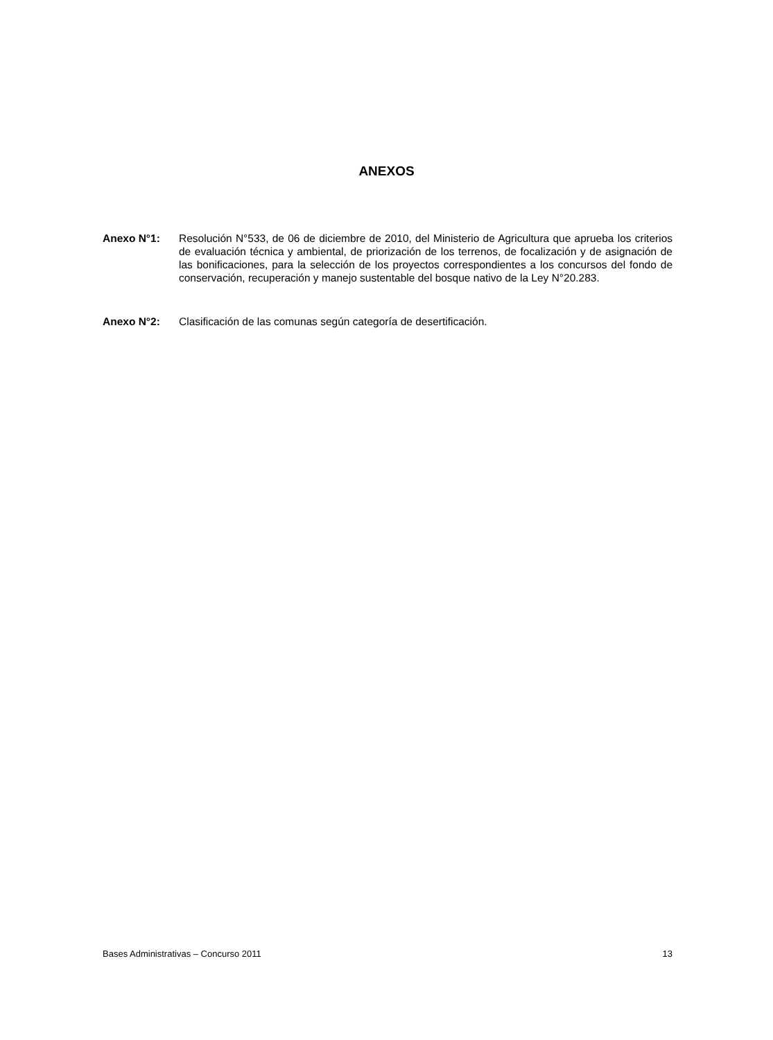ANEXOS
Anexo N°1: Resolución N°533, de 06 de diciembre de 2010, del Ministerio de Agricultura que aprueba los criterios de evaluación técnica y ambiental, de priorización de los terrenos, de focalización y de asignación de las bonificaciones, para la selección de los proyectos correspondientes a los concursos del fondo de conservación, recuperación y manejo sustentable del bosque nativo de la Ley N°20.283.
Anexo N°2: Clasificación de las comunas según categoría de desertificación.
Bases Administrativas – Concurso 2011 13